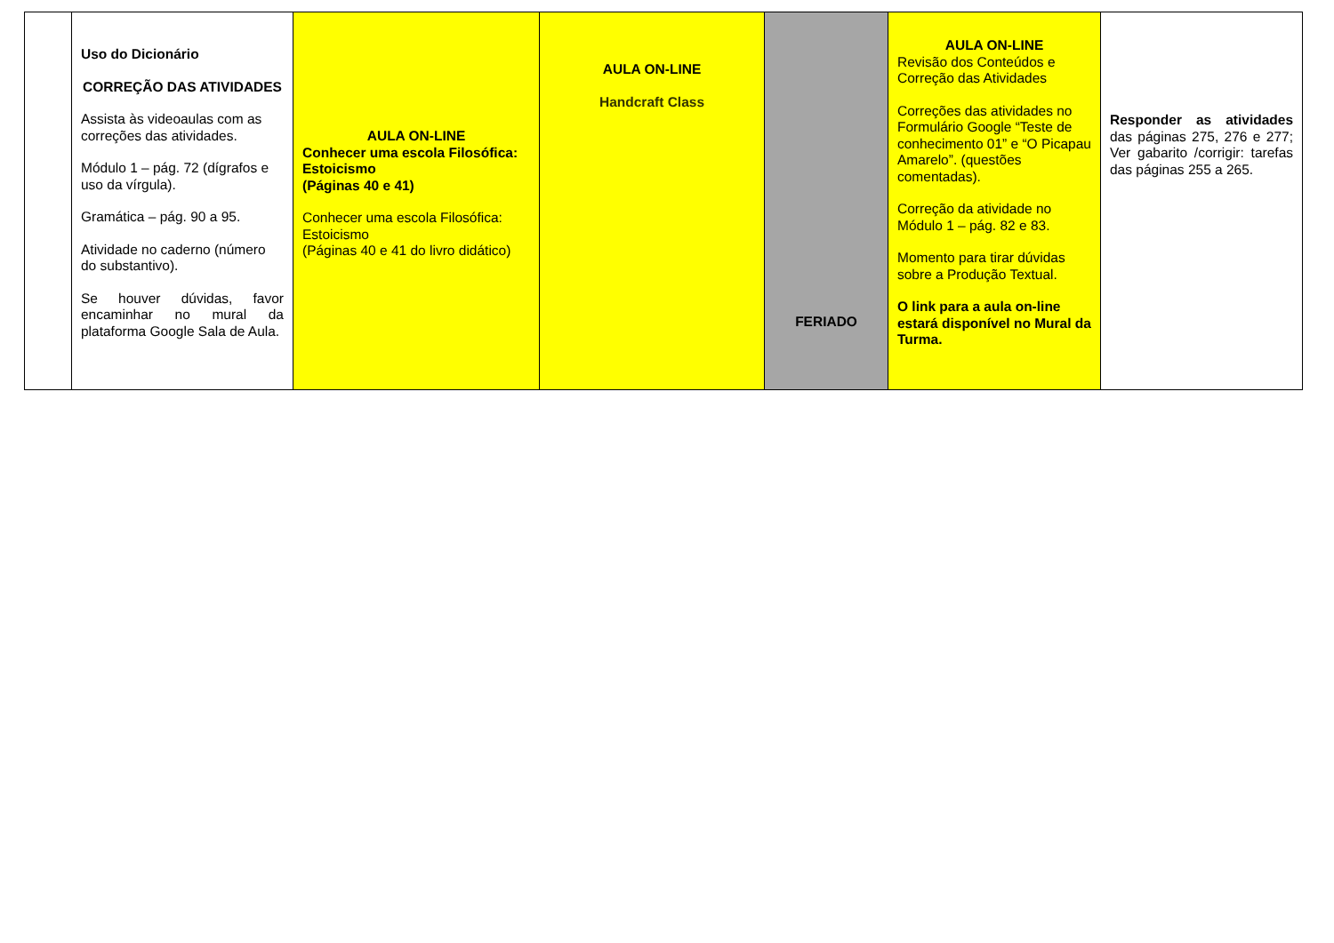| | Uso do Dicionário CORREÇÃO DAS ATIVIDADES Assista às videoaulas com as correções das atividades. Módulo 1 – pág. 72 (dígrafos e uso da vírgula). Gramática – pág. 90 a 95. Atividade no caderno (número do substantivo). Se houver dúvidas, favor encaminhar no mural da plataforma Google Sala de Aula. | AULA ON-LINE Conhecer uma escola Filosófica: Estoicismo (Páginas 40 e 41) Conhecer uma escola Filosófica: Estoicismo (Páginas 40 e 41 do livro didático) | AULA ON-LINE Handcraft Class | FERIADO | AULA ON-LINE Revisão dos Conteúdos e Correção das Atividades Correções das atividades no Formulário Google “Teste de conhecimento 01” e “O Picapau Amarelo”. (questões comentadas). Correção da atividade no Módulo 1 – pág. 82 e 83. Momento para tirar dúvidas sobre a Produção Textual. O link para a aula on-line estará disponível no Mural da Turma. | Responder as atividades das páginas 275, 276 e 277; Ver gabarito /corrigir: tarefas das páginas 255 a 265. |